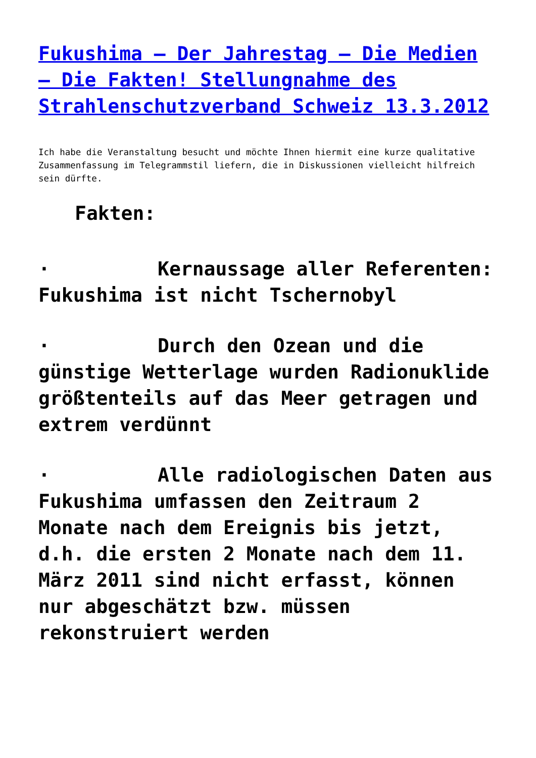Fukushima – Der Jahrestag – Die Medien – Die Fakten! Stellungnahme des Strahlenschutzverband Schweiz 13.3.2012
Ich habe die Veranstaltung besucht und möchte Ihnen hiermit eine kurze qualitative Zusammenfassung im Telegrammstil liefern, die in Diskussionen vielleicht hilfreich sein dürfte.
Fakten:
· Kernaussage aller Referenten: Fukushima ist nicht Tschernobyl
· Durch den Ozean und die günstige Wetterlage wurden Radionuklide größtenteils auf das Meer getragen und extrem verdünnt
· Alle radiologischen Daten aus Fukushima umfassen den Zeitraum 2 Monate nach dem Ereignis bis jetzt, d.h. die ersten 2 Monate nach dem 11. März 2011 sind nicht erfasst, können nur abgeschätzt bzw. müssen rekonstruiert werden